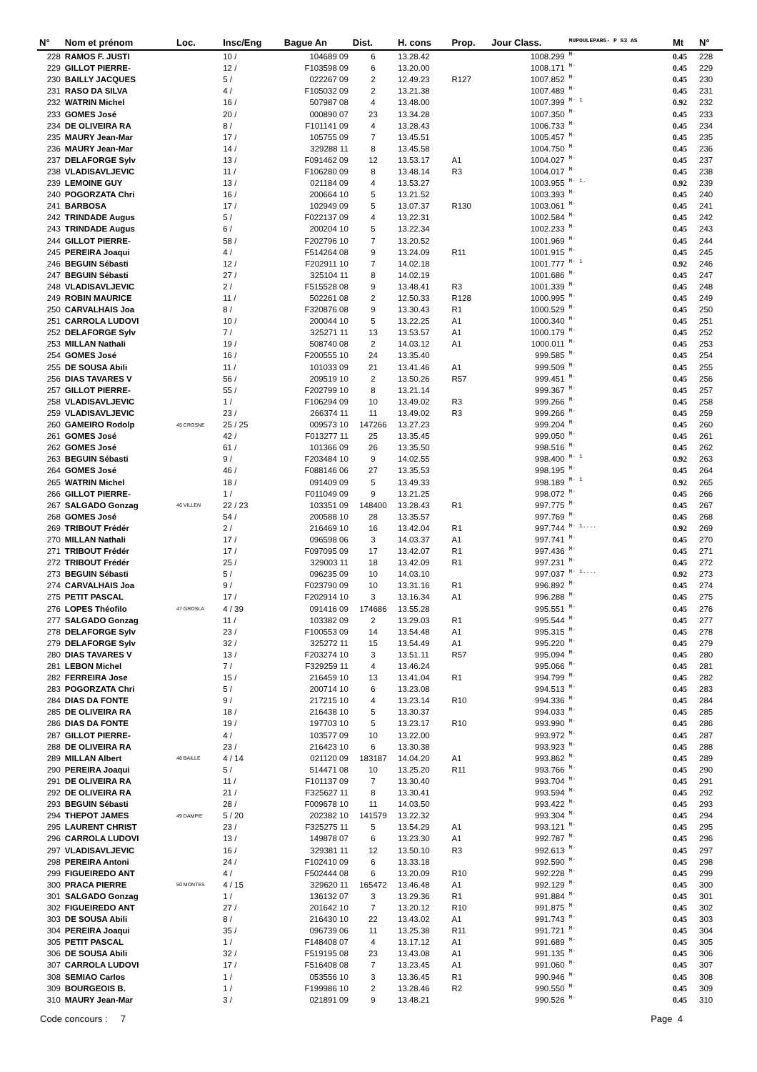| N° | Nom et prénom | Loc. | Insc/Eng | Bague An | Dist. | H. cons | Prop. | Jour Class. | MUPOULEPAR5- P S3 AS | Mt | N° |
| --- | --- | --- | --- | --- | --- | --- | --- | --- | --- | --- | --- |
| 228 | RAMOS F. JUSTI | | 10 / | 104689 09 | 6 | 13.28.42 | | 1008.299 | M· | 0.45 | 228 |
| 229 | GILLOT PIERRE- | | 12 / | F103598 09 | 6 | 13.20.00 | | 1008.171 | M· | 0.45 | 229 |
| 230 | BAILLY JACQUES | | 5 / | 022267 09 | 2 | 12.49.23 | R127 | 1007.852 | M· | 0.45 | 230 |
| 231 | RASO DA SILVA | | 4 / | F105032 09 | 2 | 13.21.38 | | 1007.489 | M· | 0.45 | 231 |
| 232 | WATRIN Michel | | 16 / | 507987 08 | 4 | 13.48.00 | | 1007.399 | M· 1 | 0.92 | 232 |
| 233 | GOMES José | | 20 / | 000890 07 | 23 | 13.34.28 | | 1007.350 | M· | 0.45 | 233 |
| 234 | DE OLIVEIRA RA | | 8 / | F101141 09 | 4 | 13.28.43 | | 1006.733 | M· | 0.45 | 234 |
| 235 | MAURY Jean-Mar | | 17 / | 105755 09 | 7 | 13.45.51 | | 1005.457 | M· | 0.45 | 235 |
| 236 | MAURY Jean-Mar | | 14 / | 329288 11 | 8 | 13.45.58 | | 1004.750 | M· | 0.45 | 236 |
| 237 | DELAFORGE Sylv | | 13 / | F091462 09 | 12 | 13.53.17 | A1 | 1004.027 | M· | 0.45 | 237 |
| 238 | VLADISAVLJEVIC | | 11 / | F106280 09 | 8 | 13.48.14 | R3 | 1004.017 | M· | 0.45 | 238 |
| 239 | LEMOINE GUY | | 13 / | 021184 09 | 4 | 13.53.27 | | 1003.955 | M· 1. | 0.92 | 239 |
| 240 | POGORZATA Chri | | 16 / | 200664 10 | 5 | 13.21.52 | | 1003.393 | M· | 0.45 | 240 |
| 241 | BARBOSA | | 17 / | 102949 09 | 5 | 13.07.37 | R130 | 1003.061 | M· | 0.45 | 241 |
| 242 | TRINDADE Augus | | 5 / | F022137 09 | 4 | 13.22.31 | | 1002.584 | M· | 0.45 | 242 |
| 243 | TRINDADE Augus | | 6 / | 200204 10 | 5 | 13.22.34 | | 1002.233 | M· | 0.45 | 243 |
| 244 | GILLOT PIERRE- | | 58 / | F202796 10 | 7 | 13.20.52 | | 1001.969 | M· | 0.45 | 244 |
| 245 | PEREIRA Joaqui | | 4 / | F514264 08 | 9 | 13.24.09 | R11 | 1001.915 | M· | 0.45 | 245 |
| 246 | BEGUIN Sébasti | | 12 / | F202911 10 | 7 | 14.02.18 | | 1001.777 | M· 1 | 0.92 | 246 |
| 247 | BEGUIN Sébasti | | 27 / | 325104 11 | 8 | 14.02.19 | | 1001.686 | M· | 0.45 | 247 |
| 248 | VLADISAVLJEVIC | | 2 / | F515528 08 | 9 | 13.48.41 | R3 | 1001.339 | M· | 0.45 | 248 |
| 249 | ROBIN MAURICE | | 11 / | 502261 08 | 2 | 12.50.33 | R128 | 1000.995 | M· | 0.45 | 249 |
| 250 | CARVALHAIS Joa | | 8 / | F320876 08 | 9 | 13.30.43 | R1 | 1000.529 | M· | 0.45 | 250 |
| 251 | CARROLA LUDOVI | | 10 / | 200044 10 | 5 | 13.22.25 | A1 | 1000.340 | M· | 0.45 | 251 |
| 252 | DELAFORGE Sylv | | 7 / | 325271 11 | 13 | 13.53.57 | A1 | 1000.179 | M· | 0.45 | 252 |
| 253 | MILLAN Nathali | | 19 / | 508740 08 | 2 | 14.03.12 | A1 | 1000.011 | M· | 0.45 | 253 |
| 254 | GOMES José | | 16 / | F200555 10 | 24 | 13.35.40 | | 999.585 | M· | 0.45 | 254 |
| 255 | DE SOUSA Abili | | 11 / | 101033 09 | 21 | 13.41.46 | A1 | 999.509 | M· | 0.45 | 255 |
| 256 | DIAS TAVARES V | | 56 / | 209519 10 | 2 | 13.50.26 | R57 | 999.451 | M· | 0.45 | 256 |
| 257 | GILLOT PIERRE- | | 55 / | F202799 10 | 8 | 13.21.14 | | 999.367 | M· | 0.45 | 257 |
| 258 | VLADISAVLJEVIC | | 1 / | F106294 09 | 10 | 13.49.02 | R3 | 999.266 | M· | 0.45 | 258 |
| 259 | VLADISAVLJEVIC | | 23 / | 266374 11 | 11 | 13.49.02 | R3 | 999.266 | M· | 0.45 | 259 |
| 260 | GAMEIRO Rodolp | 45 CROSNE | 25 / 25 | 009573 10 | 147266 | 13.27.23 | | 999.204 | M· | 0.45 | 260 |
| 261 | GOMES José | | 42 / | F013277 11 | 25 | 13.35.45 | | 999.050 | M· | 0.45 | 261 |
| 262 | GOMES José | | 61 / | 101366 09 | 26 | 13.35.50 | | 998.516 | M· | 0.45 | 262 |
| 263 | BEGUIN Sébasti | | 9 / | F203484 10 | 9 | 14.02.55 | | 998.400 | M· 1 | 0.92 | 263 |
| 264 | GOMES José | | 46 / | F088146 06 | 27 | 13.35.53 | | 998.195 | M· | 0.45 | 264 |
| 265 | WATRIN Michel | | 18 / | 091409 09 | 5 | 13.49.33 | | 998.189 | M· 1 | 0.92 | 265 |
| 266 | GILLOT PIERRE- | | 1 / | F011049 09 | 9 | 13.21.25 | | 998.072 | M· | 0.45 | 266 |
| 267 | SALGADO Gonzag | 46 VILLEN | 22 / 23 | 103351 09 | 148400 | 13.28.43 | R1 | 997.775 | M· | 0.45 | 267 |
| 268 | GOMES José | | 54 / | 200588 10 | 28 | 13.35.57 | | 997.769 | M· | 0.45 | 268 |
| 269 | TRIBOUT Frédér | | 2 / | 216469 10 | 16 | 13.42.04 | R1 | 997.744 | M· 1.... | 0.92 | 269 |
| 270 | MILLAN Nathali | | 17 / | 096598 06 | 3 | 14.03.37 | A1 | 997.741 | M· | 0.45 | 270 |
| 271 | TRIBOUT Frédér | | 17 / | F097095 09 | 17 | 13.42.07 | R1 | 997.436 | M· | 0.45 | 271 |
| 272 | TRIBOUT Frédér | | 25 / | 329003 11 | 18 | 13.42.09 | R1 | 997.231 | M· | 0.45 | 272 |
| 273 | BEGUIN Sébasti | | 5 / | 096235 09 | 10 | 14.03.10 | | 997.037 | M· 1.... | 0.92 | 273 |
| 274 | CARVALHAIS Joa | | 9 / | F023790 09 | 10 | 13.31.16 | R1 | 996.892 | M· | 0.45 | 274 |
| 275 | PETIT PASCAL | | 17 / | F202914 10 | 3 | 13.16.34 | A1 | 996.288 | M· | 0.45 | 275 |
| 276 | LOPES Théofilo | 47 GROSLA | 4 / 39 | 091416 09 | 174686 | 13.55.28 | | 995.551 | M· | 0.45 | 276 |
| 277 | SALGADO Gonzag | | 11 / | 103382 09 | 2 | 13.29.03 | R1 | 995.544 | M· | 0.45 | 277 |
| 278 | DELAFORGE Sylv | | 23 / | F100553 09 | 14 | 13.54.48 | A1 | 995.315 | M· | 0.45 | 278 |
| 279 | DELAFORGE Sylv | | 32 / | 325272 11 | 15 | 13.54.49 | A1 | 995.220 | M· | 0.45 | 279 |
| 280 | DIAS TAVARES V | | 13 / | F203274 10 | 3 | 13.51.11 | R57 | 995.094 | M· | 0.45 | 280 |
| 281 | LEBON Michel | | 7 / | F329259 11 | 4 | 13.46.24 | | 995.066 | M· | 0.45 | 281 |
| 282 | FERREIRA Jose | | 15 / | 216459 10 | 13 | 13.41.04 | R1 | 994.799 | M· | 0.45 | 282 |
| 283 | POGORZATA Chri | | 5 / | 200714 10 | 6 | 13.23.08 | | 994.513 | M· | 0.45 | 283 |
| 284 | DIAS DA FONTE | | 9 / | 217215 10 | 4 | 13.23.14 | R10 | 994.336 | M· | 0.45 | 284 |
| 285 | DE OLIVEIRA RA | | 18 / | 216438 10 | 5 | 13.30.37 | | 994.033 | M· | 0.45 | 285 |
| 286 | DIAS DA FONTE | | 19 / | 197703 10 | 5 | 13.23.17 | R10 | 993.990 | M· | 0.45 | 286 |
| 287 | GILLOT PIERRE- | | 4 / | 103577 09 | 10 | 13.22.00 | | 993.972 | M· | 0.45 | 287 |
| 288 | DE OLIVEIRA RA | | 23 / | 216423 10 | 6 | 13.30.38 | | 993.923 | M· | 0.45 | 288 |
| 289 | MILLAN Albert | 48 BAILLE | 4 / 14 | 021120 09 | 183187 | 14.04.20 | A1 | 993.862 | M· | 0.45 | 289 |
| 290 | PEREIRA Joaqui | | 5 / | 514471 08 | 10 | 13.25.20 | R11 | 993.766 | M· | 0.45 | 290 |
| 291 | DE OLIVEIRA RA | | 11 / | F101137 09 | 7 | 13.30.40 | | 993.704 | M· | 0.45 | 291 |
| 292 | DE OLIVEIRA RA | | 21 / | F325627 11 | 8 | 13.30.41 | | 993.594 | M· | 0.45 | 292 |
| 293 | BEGUIN Sébasti | | 28 / | F009678 10 | 11 | 14.03.50 | | 993.422 | M· | 0.45 | 293 |
| 294 | THEPOT JAMES | 49 DAMPIE | 5 / 20 | 202382 10 | 141579 | 13.22.32 | | 993.304 | M· | 0.45 | 294 |
| 295 | LAURENT CHRIST | | 23 / | F325275 11 | 5 | 13.54.29 | A1 | 993.121 | M· | 0.45 | 295 |
| 296 | CARROLA LUDOVI | | 13 / | 149878 07 | 6 | 13.23.30 | A1 | 992.787 | M· | 0.45 | 296 |
| 297 | VLADISAVLJEVIC | | 16 / | 329381 11 | 12 | 13.50.10 | R3 | 992.613 | M· | 0.45 | 297 |
| 298 | PEREIRA Antoni | | 24 / | F102410 09 | 6 | 13.33.18 | | 992.590 | M· | 0.45 | 298 |
| 299 | FIGUEIREDO ANT | | 4 / | F502444 08 | 6 | 13.20.09 | R10 | 992.228 | M· | 0.45 | 299 |
| 300 | PRACA PIERRE | 50 MONTES | 4 / 15 | 329620 11 | 165472 | 13.46.48 | A1 | 992.129 | M· | 0.45 | 300 |
| 301 | SALGADO Gonzag | | 1 / | 136132 07 | 3 | 13.29.36 | R1 | 991.884 | M· | 0.45 | 301 |
| 302 | FIGUEIREDO ANT | | 27 / | 201642 10 | 7 | 13.20.12 | R10 | 991.875 | M· | 0.45 | 302 |
| 303 | DE SOUSA Abili | | 8 / | 216430 10 | 22 | 13.43.02 | A1 | 991.743 | M· | 0.45 | 303 |
| 304 | PEREIRA Joaqui | | 35 / | 096739 06 | 11 | 13.25.38 | R11 | 991.721 | M· | 0.45 | 304 |
| 305 | PETIT PASCAL | | 1 / | F148408 07 | 4 | 13.17.12 | A1 | 991.689 | M· | 0.45 | 305 |
| 306 | DE SOUSA Abili | | 32 / | F519195 08 | 23 | 13.43.08 | A1 | 991.135 | M· | 0.45 | 306 |
| 307 | CARROLA LUDOVI | | 17 / | F516408 08 | 7 | 13.23.45 | A1 | 991.060 | M· | 0.45 | 307 |
| 308 | SEMIAO Carlos | | 1 / | 053556 10 | 3 | 13.36.45 | R1 | 990.946 | M· | 0.45 | 308 |
| 309 | BOURGEOIS B. | | 1 / | F199986 10 | 2 | 13.28.46 | R2 | 990.550 | M· | 0.45 | 309 |
| 310 | MAURY Jean-Mar | | 3 / | 021891 09 | 9 | 13.48.21 | | 990.526 | M· | 0.45 | 310 |
Code concours : 7 Page 4